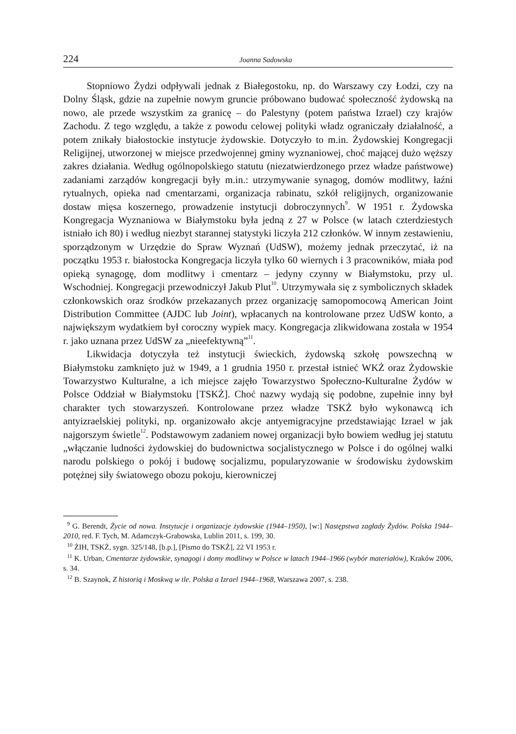224 Joanna Sadowska
Stopniowo Żydzi odpływali jednak z Białegostoku, np. do Warszawy czy Łodzi, czy na Dolny Śląsk, gdzie na zupełnie nowym gruncie próbowano budować społeczność żydowską na nowo, ale przede wszystkim za granicę – do Palestyny (potem państwa Izrael) czy krajów Zachodu. Z tego względu, a także z powodu celowej polityki władz ograniczały działalność, a potem znikały białostockie instytucje żydowskie. Dotyczyło to m.in. Żydowskiej Kongregacji Religijnej, utworzonej w miejsce przedwojennej gminy wyznaniowej, choć mającej dużo węższy zakres działania. Według ogólnopolskiego statutu (niezatwierdzonego przez władze państwowe) zadaniami zarządów kongregacji były m.in.: utrzymywanie synagog, domów modlitwy, łaźni rytualnych, opieka nad cmentarzami, organizacja rabinatu, szkół religijnych, organizowanie dostaw mięsa koszernego, prowadzenie instytucji dobroczynnych<sup>9</sup>. W 1951 r. Żydowska Kongregacja Wyznaniowa w Białymstoku była jedną z 27 w Polsce (w latach czterdziestych istniało ich 80) i według niezbyt starannej statystyki liczyła 212 członków. W innym zestawieniu, sporządzonym w Urzędzie do Spraw Wyznań (UdSW), możemy jednak przeczytać, iż na początku 1953 r. białostocka Kongregacja liczyła tylko 60 wiernych i 3 pracowników, miała pod opieką synagogę, dom modlitwy i cmentarz – jedyny czynny w Białymstoku, przy ul. Wschodniej. Kongregacji przewodniczył Jakub Plut<sup>10</sup>. Utrzymywała się z symbolicznych składek członkowskich oraz środków przekazanych przez organizację samopomocową American Joint Distribution Committee (AJDC lub Joint), wpłacanych na kontrolowane przez UdSW konto, a największym wydatkiem był coroczny wypiek macy. Kongregacja zlikwidowana została w 1954 r. jako uznana przez UdSW za „nieefektywną”<sup>11</sup>.
Likwidacja dotyczyła też instytucji świeckich, żydowską szkołę powszechną w Białymstoku zamknięto już w 1949, a 1 grudnia 1950 r. przestał istnieć WKŻ oraz Żydowskie Towarzystwo Kulturalne, a ich miejsce zajęło Towarzystwo Społeczno-Kulturalne Żydów w Polsce Oddział w Białymstoku [TSKŻ]. Choć nazwy wydają się podobne, zupełnie inny był charakter tych stowarzyszeń. Kontrolowane przez władze TSKŻ było wykonawcą ich antyizraelskiej polityki, np. organizowało akcje antyemigracyjne przedstawiając Izrael w jak najgorszym świetle<sup>12</sup>. Podstawowym zadaniem nowej organizacji było bowiem według jej statutu „włączanie ludności żydowskiej do budownictwa socjalistycznego w Polsce i do ogólnej walki narodu polskiego o pokój i budowę socjalizmu, popularyzowanie w środowisku żydowskim potężnej siły światowego obozu pokoju, kierowniczej
<sup>9</sup> G. Berendt, Życie od nowa. Instytucje i organizacje żydowskie (1944–1950), [w:] Następstwa zagłady Żydów. Polska 1944–2010, red. F. Tych, M. Adamczyk-Grabowska, Lublin 2011, s. 199, 30.
<sup>10</sup> ŻIH, TSKŻ, sygn. 325/148, [b.p.], [Pismo do TSKŻ], 22 VI 1953 r.
<sup>11</sup> K. Urban, Cmentarze żydowskie, synagogi i domy modlitwy w Polsce w latach 1944–1966 (wybór materiałów), Kraków 2006, s. 34.
<sup>12</sup> B. Szaynok, Z historią i Moskwą w tle. Polska a Izrael 1944–1968, Warszawa 2007, s. 238.